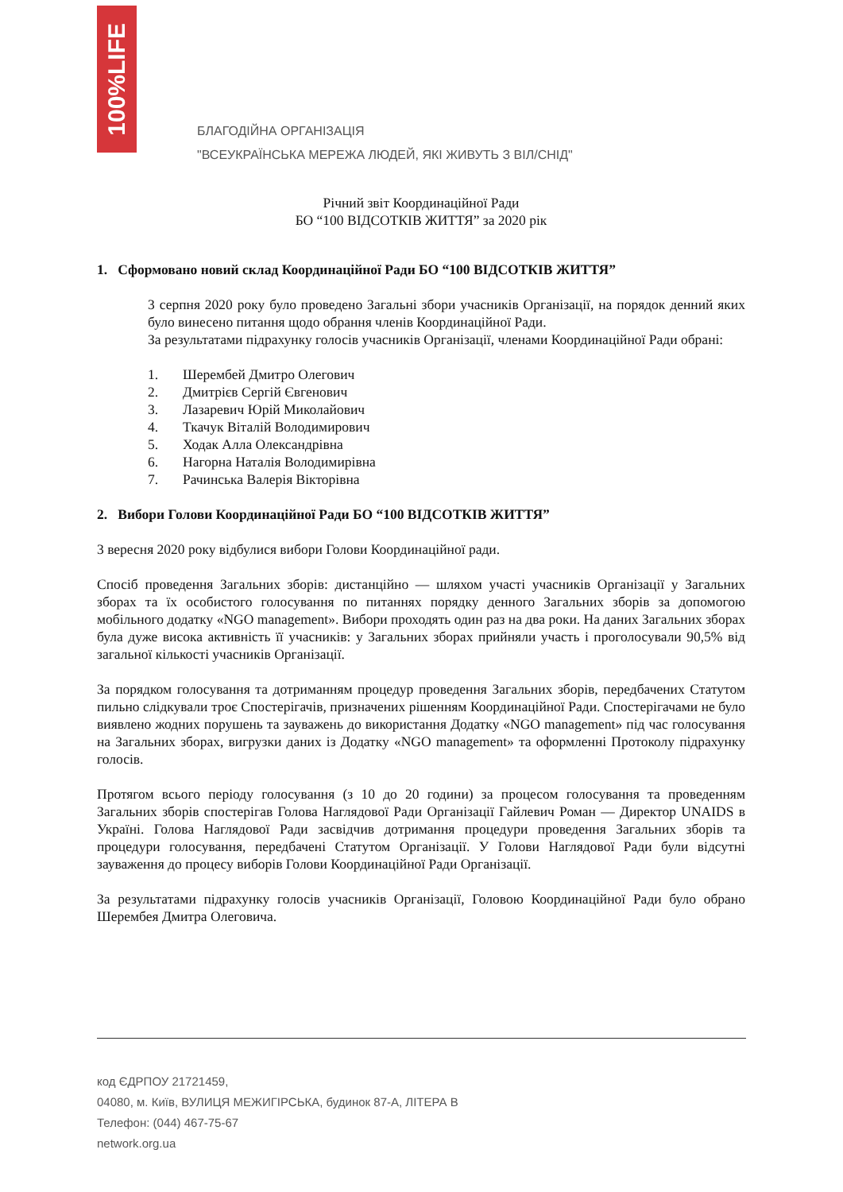100%LIFE
БЛАГОДІЙНА ОРГАНІЗАЦІЯ
"ВСЕУКРАЇНСЬКА МЕРЕЖА ЛЮДЕЙ, ЯКІ ЖИВУТЬ З ВІЛ/СНІД"
Річний звіт Координаційної Ради
БО “100 ВІДСОТКІВ ЖИТТЯ” за 2020 рік
1. Сформовано новий склад Координаційної Ради БО “100 ВІДСОТКІВ ЖИТТЯ”
3 серпня 2020 року було проведено Загальні збори учасників Організації, на порядок денний яких було винесено питання щодо обрання членів Координаційної Ради.
За результатами підрахунку голосів учасників Організації, членами Координаційної Ради обрані:
1. Шерембей Дмитро Олегович
2. Дмитрієв Сергій Євгенович
3. Лазаревич Юрій Миколайович
4. Ткачук Віталій Володимирович
5. Ходак Алла Олександрівна
6. Нагорна Наталія Володимирівна
7. Рачинська Валерія Вікторівна
2. Вибори Голови Координаційної Ради БО “100 ВІДСОТКІВ ЖИТТЯ”
3 вересня 2020 року відбулися вибори Голови Координаційної ради.
Спосіб проведення Загальних зборів: дистанційно — шляхом участі учасників Організації у Загальних зборах та їх особистого голосування по питаннях порядку денного Загальних зборів за допомогою мобільного додатку «NGO management». Вибори проходять один раз на два роки. На даних Загальних зборах була дуже висока активність її учасників: у Загальних зборах прийняли участь і проголосували 90,5% від загальної кількості учасників Організації.
За порядком голосування та дотриманням процедур проведення Загальних зборів, передбачених Статутом пильно слідкували троє Спостерігачів, призначених рішенням Координаційної Ради. Спостерігачами не було виявлено жодних порушень та зауважень до використання Додатку «NGO management» під час голосування на Загальних зборах, вигрузки даних із Додатку «NGO management» та оформленні Протоколу підрахунку голосів.
Протягом всього періоду голосування (з 10 до 20 години) за процесом голосування та проведенням Загальних зборів спостерігав Голова Наглядової Ради Організації Гайлевич Роман — Директор UNAIDS в Україні. Голова Наглядової Ради засвідчив дотримання процедури проведення Загальних зборів та процедури голосування, передбачені Статутом Організації. У Голови Наглядової Ради були відсутні зауваження до процесу виборів Голови Координаційної Ради Організації.
За результатами підрахунку голосів учасників Організації, Головою Координаційної Ради було обрано Шерембея Дмитра Олеговича.
код ЄДРПОУ 21721459,
04080, м. Київ, ВУЛИЦЯ МЕЖИГІРСЬКА, будинок 87-А, ЛІТЕРА В
Телефон: (044) 467-75-67
network.org.ua